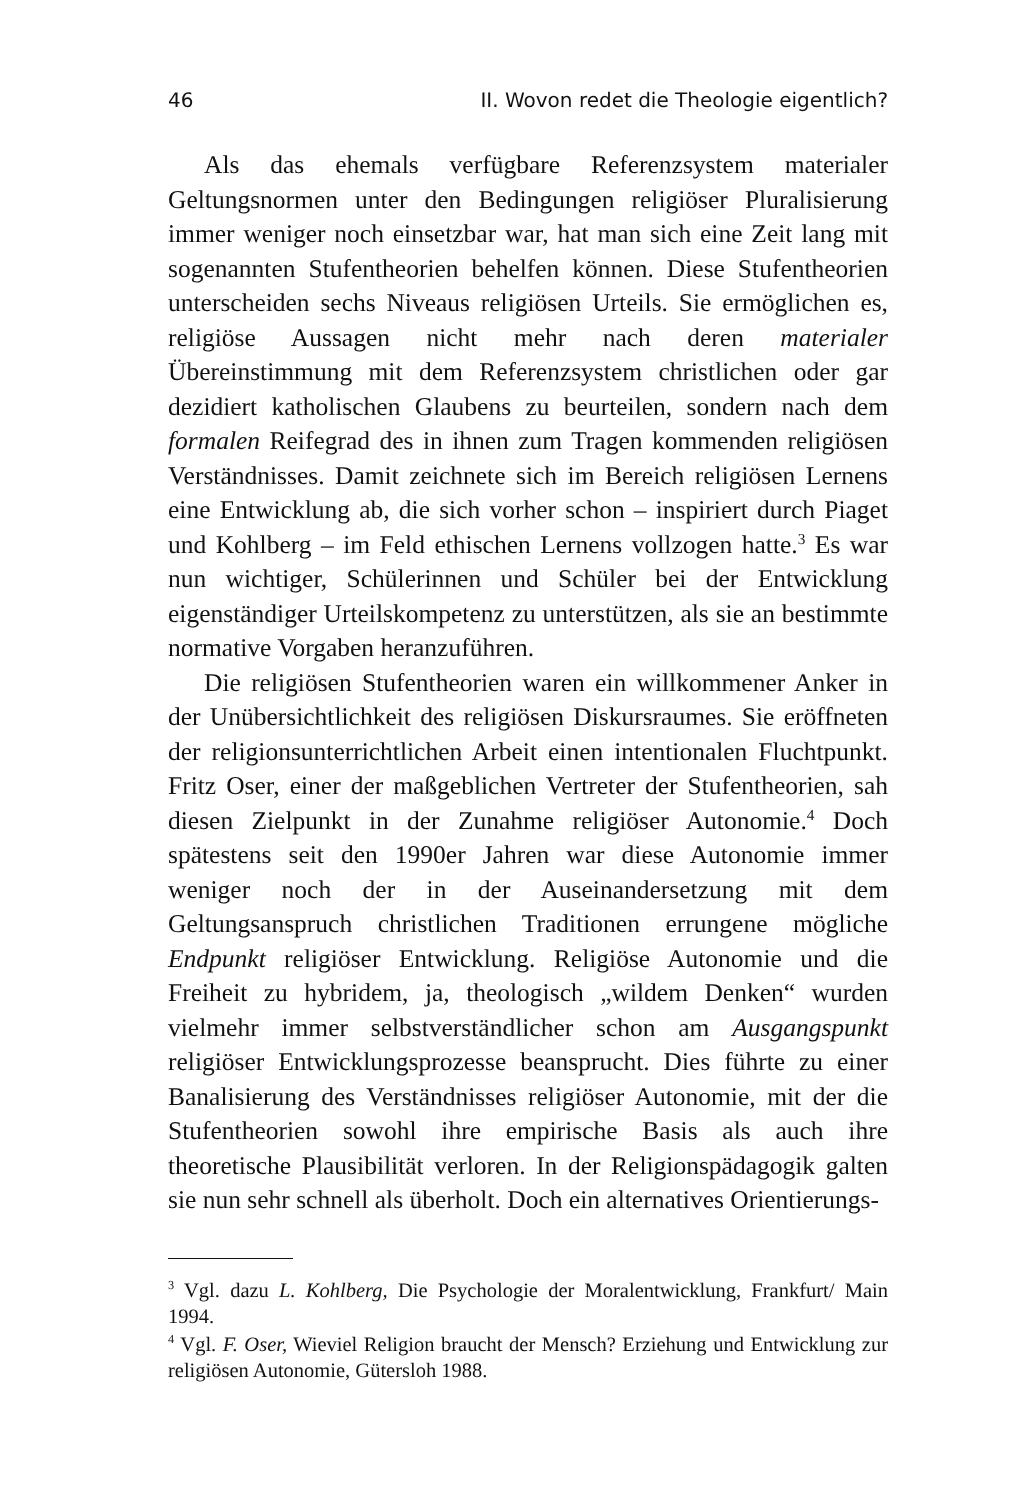46 II. Wovon redet die Theologie eigentlich?
Als das ehemals verfügbare Referenzsystem materialer Geltungsnormen unter den Bedingungen religiöser Pluralisierung immer weniger noch einsetzbar war, hat man sich eine Zeit lang mit sogenannten Stufentheorien behelfen können. Diese Stufentheorien unterscheiden sechs Niveaus religiösen Urteils. Sie ermöglichen es, religiöse Aussagen nicht mehr nach deren materialer Übereinstimmung mit dem Referenzsystem christlichen oder gar dezidiert katholischen Glaubens zu beurteilen, sondern nach dem formalen Reifegrad des in ihnen zum Tragen kommenden religiösen Verständnisses. Damit zeichnete sich im Bereich religiösen Lernens eine Entwicklung ab, die sich vorher schon – inspiriert durch Piaget und Kohlberg – im Feld ethischen Lernens vollzogen hatte.<sup>3</sup> Es war nun wichtiger, Schülerinnen und Schüler bei der Entwicklung eigenständiger Urteilskompetenz zu unterstützen, als sie an bestimmte normative Vorgaben heranzuführen.
Die religiösen Stufentheorien waren ein willkommener Anker in der Unübersichtlichkeit des religiösen Diskursraumes. Sie eröffneten der religionsunterrichtlichen Arbeit einen intentionalen Fluchtpunkt. Fritz Oser, einer der maßgeblichen Vertreter der Stufentheorien, sah diesen Zielpunkt in der Zunahme religiöser Autonomie.<sup>4</sup> Doch spätestens seit den 1990er Jahren war diese Autonomie immer weniger noch der in der Auseinandersetzung mit dem Geltungsanspruch christlichen Traditionen errungene mögliche Endpunkt religiöser Entwicklung. Religiöse Autonomie und die Freiheit zu hybridem, ja, theologisch „wildem Denken“ wurden vielmehr immer selbstverständlicher schon am Ausgangspunkt religiöser Entwicklungsprozesse beansprucht. Dies führte zu einer Banalisierung des Verständnisses religiöser Autonomie, mit der die Stufentheorien sowohl ihre empirische Basis als auch ihre theoretische Plausibilität verloren. In der Religionspädagogik galten sie nun sehr schnell als überholt. Doch ein alternatives Orientierungs-
<sup>3</sup> Vgl. dazu L. Kohlberg, Die Psychologie der Moralentwicklung, Frankfurt/ Main 1994.
<sup>4</sup> Vgl. F. Oser, Wieviel Religion braucht der Mensch? Erziehung und Entwicklung zur religiösen Autonomie, Gütersloh 1988.